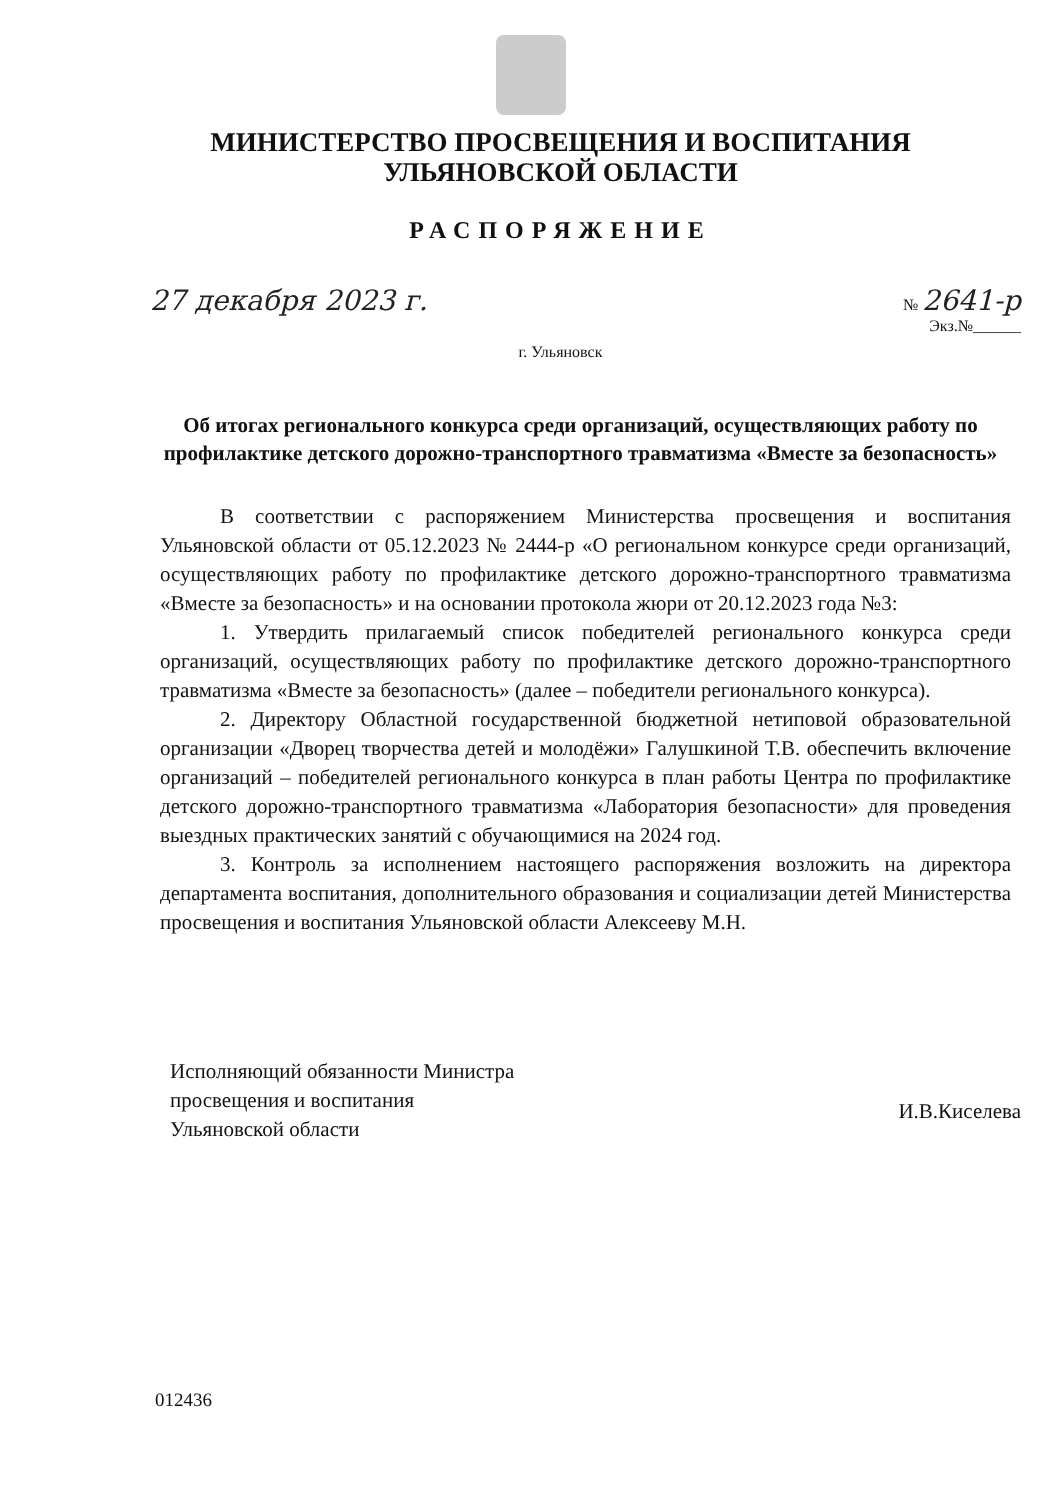МИНИСТЕРСТВО ПРОСВЕЩЕНИЯ И ВОСПИТАНИЯ
УЛЬЯНОВСКОЙ ОБЛАСТИ
РАСПОРЯЖЕНИЕ
27 декабря 2023 г. № 2641-р
Экз.№______
г. Ульяновск
Об итогах регионального конкурса среди организаций, осуществляющих работу по профилактике детского дорожно-транспортного травматизма «Вместе за безопасность»
В соответствии с распоряжением Министерства просвещения и воспитания Ульяновской области от 05.12.2023 № 2444-р «О региональном конкурсе среди организаций, осуществляющих работу по профилактике детского дорожно-транспортного травматизма «Вместе за безопасность» и на основании протокола жюри от 20.12.2023 года №3:
1. Утвердить прилагаемый список победителей регионального конкурса среди организаций, осуществляющих работу по профилактике детского дорожно-транспортного травматизма «Вместе за безопасность» (далее – победители регионального конкурса).
2. Директору Областной государственной бюджетной нетиповой образовательной организации «Дворец творчества детей и молодёжи» Галушкиной Т.В. обеспечить включение организаций – победителей регионального конкурса в план работы Центра по профилактике детского дорожно-транспортного травматизма «Лаборатория безопасности» для проведения выездных практических занятий с обучающимися на 2024 год.
3. Контроль за исполнением настоящего распоряжения возложить на директора департамента воспитания, дополнительного образования и социализации детей Министерства просвещения и воспитания Ульяновской области Алексееву М.Н.
Исполняющий обязанности Министра
просвещения и воспитания
Ульяновской области
И.В.Киселева
012436